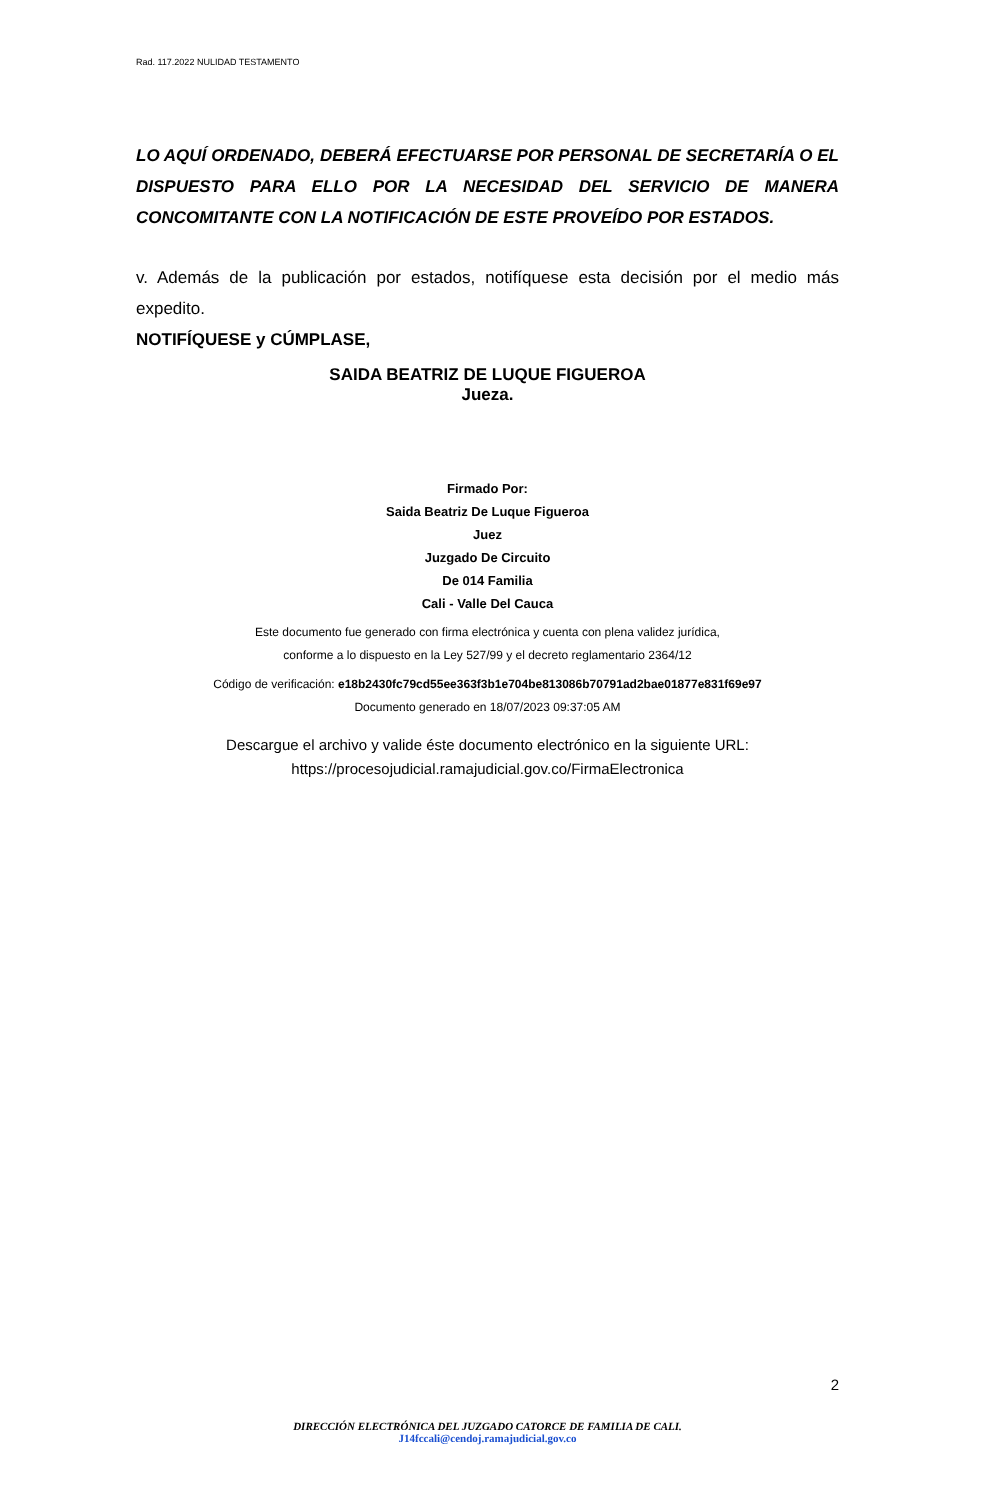Rad. 117.2022 NULIDAD TESTAMENTO
LO AQUÍ ORDENADO, DEBERÁ EFECTUARSE POR PERSONAL DE SECRETARÍA O EL DISPUESTO PARA ELLO POR LA NECESIDAD DEL SERVICIO DE MANERA CONCOMITANTE CON LA NOTIFICACIÓN DE ESTE PROVEÍDO POR ESTADOS.
v. Además de la publicación por estados, notifíquese esta decisión por el medio más expedito.
NOTIFÍQUESE y CÚMPLASE,
SAIDA BEATRIZ DE LUQUE FIGUEROA
Jueza.
Firmado Por:
Saida Beatriz De Luque Figueroa
Juez
Juzgado De Circuito
De 014 Familia
Cali - Valle Del Cauca
Este documento fue generado con firma electrónica y cuenta con plena validez jurídica,
conforme a lo dispuesto en la Ley 527/99 y el decreto reglamentario 2364/12
Código de verificación: e18b2430fc79cd55ee363f3b1e704be813086b70791ad2bae01877e831f69e97
Documento generado en 18/07/2023 09:37:05 AM
Descargue el archivo y valide éste documento electrónico en la siguiente URL:
https://procesojudicial.ramajudicial.gov.co/FirmaElectronica
2
DIRECCIÓN ELECTRÓNICA DEL JUZGADO CATORCE DE FAMILIA DE CALI.
J14fccali@cendoj.ramajudicial.gov.co